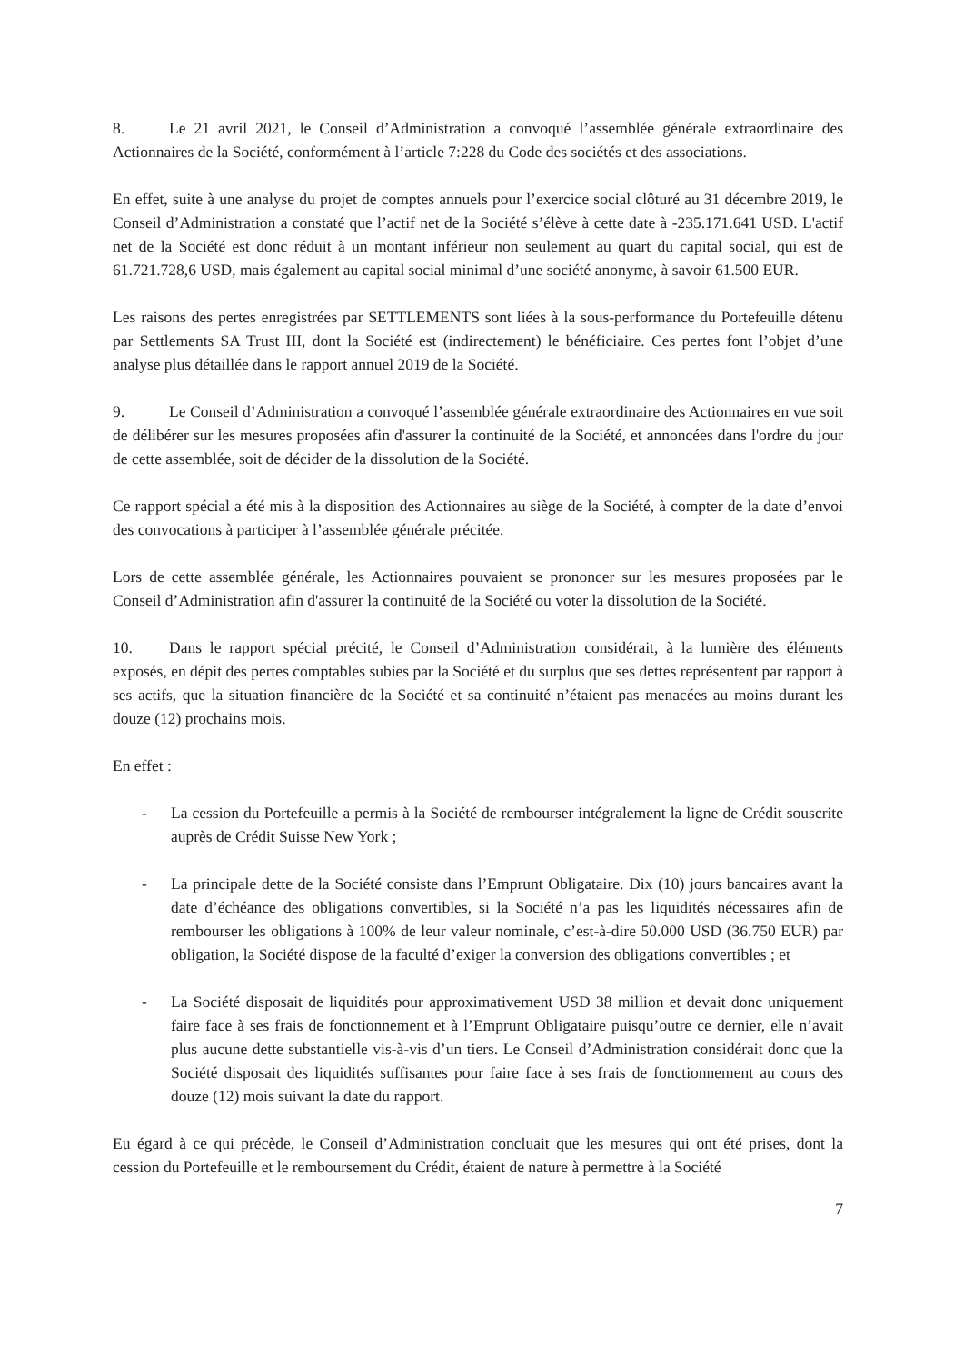8. Le 21 avril 2021, le Conseil d’Administration a convoqué l’assemblée générale extraordinaire des Actionnaires de la Société, conformément à l’article 7:228 du Code des sociétés et des associations.
En effet, suite à une analyse du projet de comptes annuels pour l’exercice social clôturé au 31 décembre 2019, le Conseil d’Administration a constaté que l’actif net de la Société s’élève à cette date à -235.171.641 USD. L'actif net de la Société est donc réduit à un montant inférieur non seulement au quart du capital social, qui est de 61.721.728,6 USD, mais également au capital social minimal d’une société anonyme, à savoir 61.500 EUR.
Les raisons des pertes enregistrées par SETTLEMENTS sont liées à la sous-performance du Portefeuille détenu par Settlements SA Trust III, dont la Société est (indirectement) le bénéficiaire. Ces pertes font l’objet d’une analyse plus détaillée dans le rapport annuel 2019 de la Société.
9. Le Conseil d’Administration a convoqué l’assemblée générale extraordinaire des Actionnaires en vue soit de délibérer sur les mesures proposées afin d'assurer la continuité de la Société, et annoncées dans l'ordre du jour de cette assemblée, soit de décider de la dissolution de la Société.
Ce rapport spécial a été mis à la disposition des Actionnaires au siège de la Société, à compter de la date d’envoi des convocations à participer à l’assemblée générale précitée.
Lors de cette assemblée générale, les Actionnaires pouvaient se prononcer sur les mesures proposées par le Conseil d’Administration afin d'assurer la continuité de la Société ou voter la dissolution de la Société.
10. Dans le rapport spécial précité, le Conseil d’Administration considérait, à la lumière des éléments exposés, en dépit des pertes comptables subies par la Société et du surplus que ses dettes représentent par rapport à ses actifs, que la situation financière de la Société et sa continuité n’étaient pas menacées au moins durant les douze (12) prochains mois.
En effet :
- La cession du Portefeuille a permis à la Société de rembourser intégralement la ligne de Crédit souscrite auprès de Crédit Suisse New York ;
- La principale dette de la Société consiste dans l’Emprunt Obligataire. Dix (10) jours bancaires avant la date d’échéance des obligations convertibles, si la Société n’a pas les liquidités nécessaires afin de rembourser les obligations à 100% de leur valeur nominale, c’est-à-dire 50.000 USD (36.750 EUR) par obligation, la Société dispose de la faculté d’exiger la conversion des obligations convertibles ; et
- La Société disposait de liquidités pour approximativement USD 38 million et devait donc uniquement faire face à ses frais de fonctionnement et à l’Emprunt Obligataire puisqu’outre ce dernier, elle n’avait plus aucune dette substantielle vis-à-vis d’un tiers. Le Conseil d’Administration considérait donc que la Société disposait des liquidités suffisantes pour faire face à ses frais de fonctionnement au cours des douze (12) mois suivant la date du rapport.
Eu égard à ce qui précède, le Conseil d’Administration concluait que les mesures qui ont été prises, dont la cession du Portefeuille et le remboursement du Crédit, étaient de nature à permettre à la Société
7